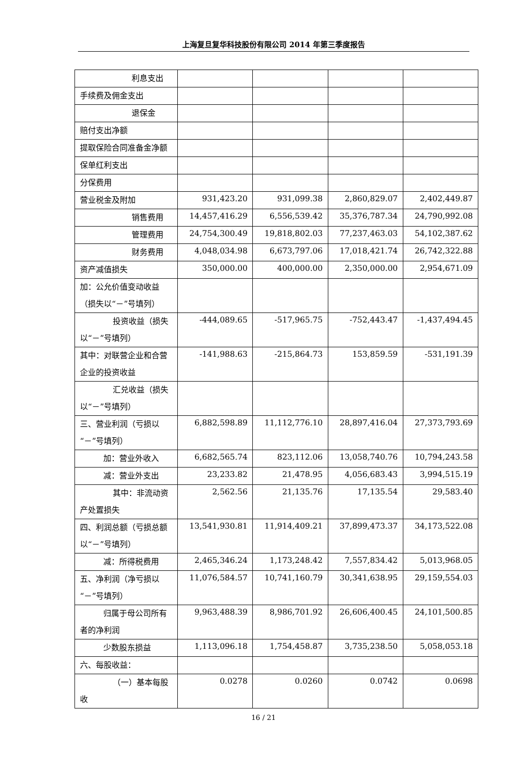上海复旦复华科技股份有限公司 2014 年第三季度报告
| 利息支出 | | | | |
| 手续费及佣金支出 | | | | |
| 退保金 | | | | |
| 赔付支出净额 | | | | |
| 提取保险合同准备金净额 | | | | |
| 保单红利支出 | | | | |
| 分保费用 | | | | |
| 营业税金及附加 | 931,423.20 | 931,099.38 | 2,860,829.07 | 2,402,449.87 |
| 销售费用 | 14,457,416.29 | 6,556,539.42 | 35,376,787.34 | 24,790,992.08 |
| 管理费用 | 24,754,300.49 | 19,818,802.03 | 77,237,463.03 | 54,102,387.62 |
| 财务费用 | 4,048,034.98 | 6,673,797.06 | 17,018,421.74 | 26,742,322.88 |
| 资产减值损失 | 350,000.00 | 400,000.00 | 2,350,000.00 | 2,954,671.09 |
| 加：公允价值变动收益（损失以“－”号填列） | | | | |
| 投资收益（损失 以“－”号填列） | -444,089.65 | -517,965.75 | -752,443.47 | -1,437,494.45 |
| 其中：对联营企业和合营企业的投资收益 | -141,988.63 | -215,864.73 | 153,859.59 | -531,191.39 |
| 汇兑收益（损失 以“－”号填列） | | | | |
| 三、营业利润（亏损以“－”号填列） | 6,882,598.89 | 11,112,776.10 | 28,897,416.04 | 27,373,793.69 |
| 加：营业外收入 | 6,682,565.74 | 823,112.06 | 13,058,740.76 | 10,794,243.58 |
| 减：营业外支出 | 23,233.82 | 21,478.95 | 4,056,683.43 | 3,994,515.19 |
| 其中：非流动资 产处置损失 | 2,562.56 | 21,135.76 | 17,135.54 | 29,583.40 |
| 四、利润总额（亏损总额以“－”号填列） | 13,541,930.81 | 11,914,409.21 | 37,899,473.37 | 34,173,522.08 |
| 减：所得税费用 | 2,465,346.24 | 1,173,248.42 | 7,557,834.42 | 5,013,968.05 |
| 五、净利润（净亏损以“－”号填列） | 11,076,584.57 | 10,741,160.79 | 30,341,638.95 | 29,159,554.03 |
| 归属于母公司所 有者的净利润 | 9,963,488.39 | 8,986,701.92 | 26,606,400.45 | 24,101,500.85 |
| 少数股东损益 | 1,113,096.18 | 1,754,458.87 | 3,735,238.50 | 5,058,053.18 |
| 六、每股收益： | | | | |
| （一）基本每股收 | 0.0278 | 0.0260 | 0.0742 | 0.0698 |
16 / 21